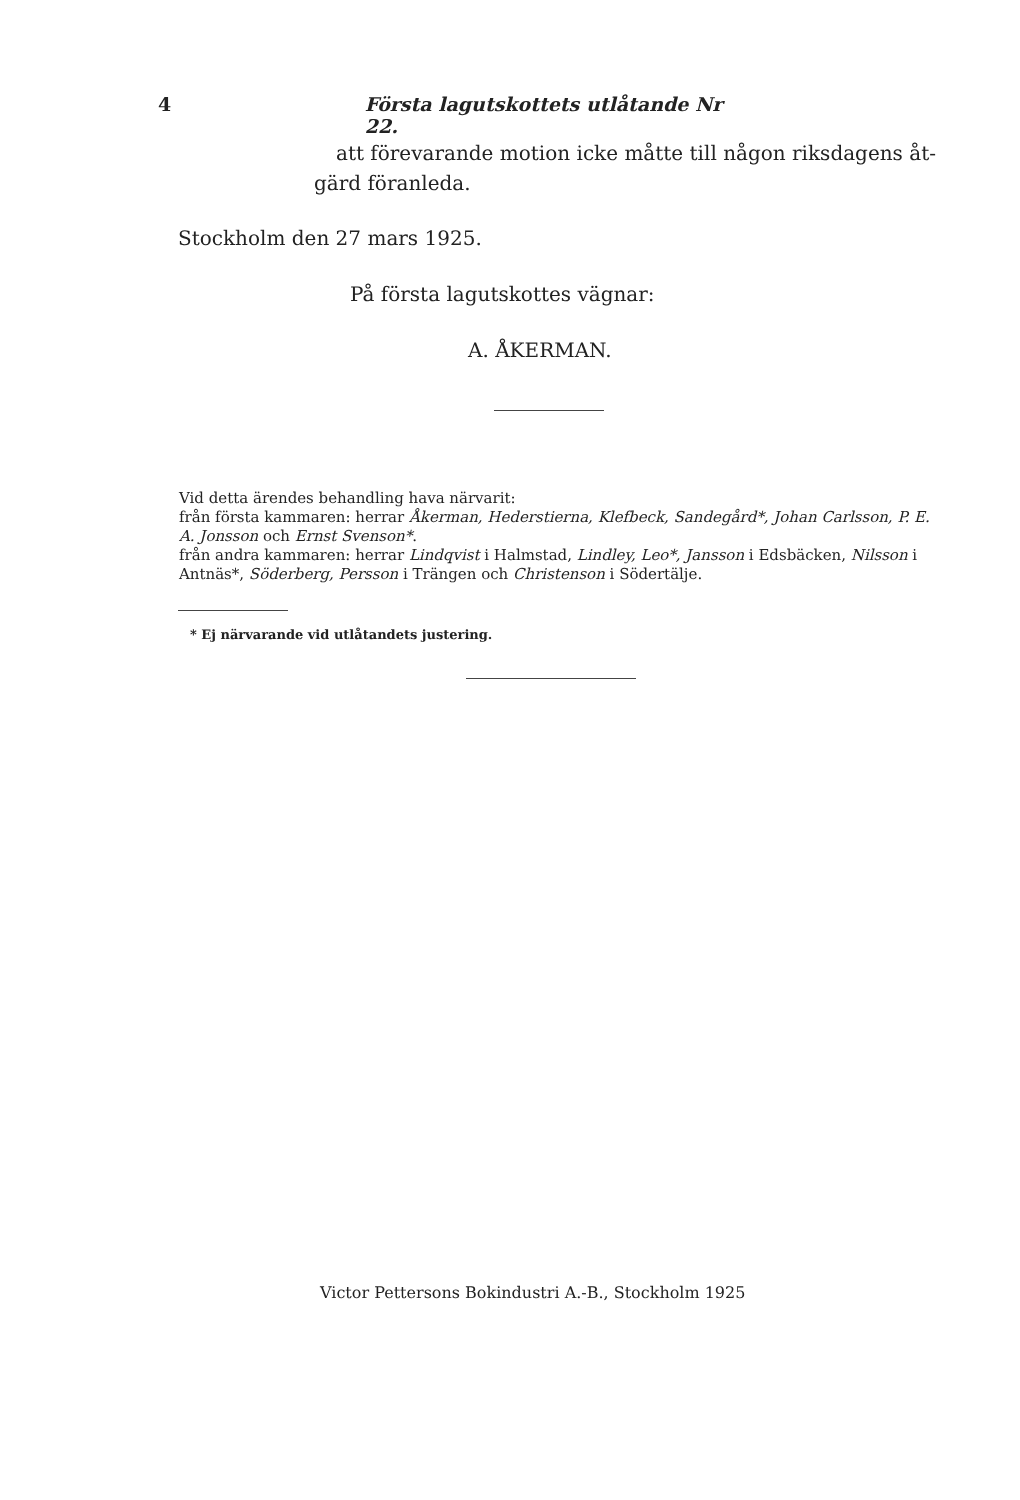4 Första lagutskottets utlåtande Nr 22.
att förevarande motion icke måtte till någon riksdagens åt-
gärd föranleda.
Stockholm den 27 mars 1925.
På första lagutskottes vägnar:
A. ÅKERMAN.
Vid detta ärendes behandling hava närvarit:
från första kammaren: herrar Åkerman, Hederstierna, Klefbeck, Sandegård*, Johan Carlsson, P. E. A. Jonsson och Ernst Svenson*.
från andra kammaren: herrar Lindqvist i Halmstad, Lindley, Leo*, Jansson i Edsbäcken, Nilsson i Antnäs*, Söderberg, Persson i Trängen och Christenson i Södertälje.
* Ej närvarande vid utlåtandets justering.
Victor Pettersons Bokindustri A.-B., Stockholm 1925